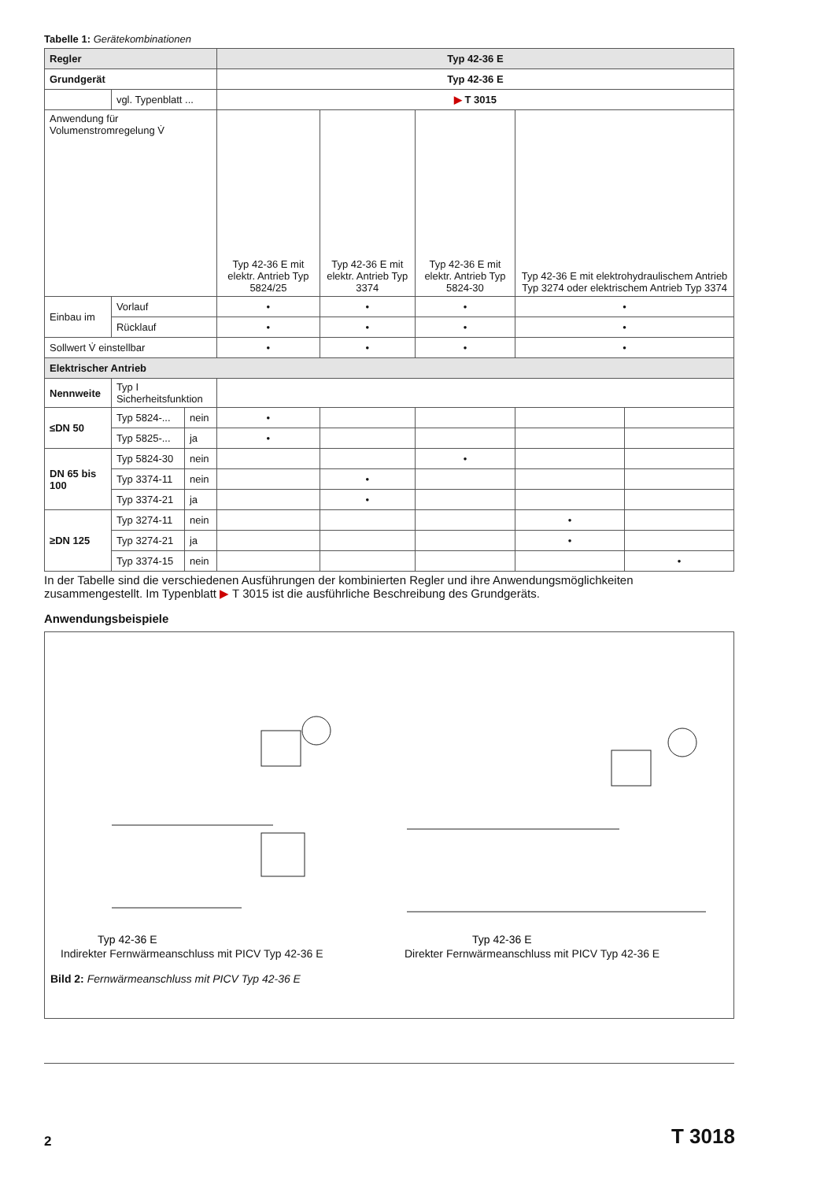Tabelle 1: Gerätekombinationen
| Regler | | | Typ 42-36 E | | | | |
| --- | --- | --- | --- | --- | --- | --- | --- |
| Grundgerät | | | Typ 42-36 E | | | | |
| | vgl. Typenblatt ... | | ▶ T 3015 | | | | |
| Anwendung für Volumenstromregelung V̇ | | | Typ 42-36 E mit elektr. Antrieb Typ 5824/25 | Typ 42-36 E mit elektr. Antrieb Typ 3374 | Typ 42-36 E mit elektr. Antrieb Typ 5824-30 | Typ 42-36 E mit elektrohydraulischem Antrieb Typ 3274 oder elektrischem Antrieb Typ 3374 | |
| Einbau im | Vorlauf | | • | • | • | • | |
| | Rücklauf | | • | • | • | • | |
| Sollwert V̇ einstellbar | | | • | • | • | • | |
| Elektrischer Antrieb | | | | | | | |
| Nennweite | Typ I Sicherheitsfunktion | | | | | | |
| ≤DN 50 | Typ 5824-... | nein | • | | | | |
| | Typ 5825-... | ja | • | | | | |
| DN 65 bis 100 | Typ 5824-30 | nein | | | • | | |
| | Typ 3374-11 | nein | | • | | | |
| | Typ 3374-21 | ja | | • | | | |
| ≥DN 125 | Typ 3274-11 | nein | | | | • | |
| | Typ 3274-21 | ja | | | | • | |
| | Typ 3374-15 | nein | | | | | • |
In der Tabelle sind die verschiedenen Ausführungen der kombinierten Regler und ihre Anwendungsmöglichkeiten zusammengestellt. Im Typenblatt ▶ T 3015 ist die ausführliche Beschreibung des Grundgeräts.
Anwendungsbeispiele
Typ 42-36 E
Typ 42-36 E
Indirekter Fernwärmeanschluss mit PICV Typ 42-36 E Direkter Fernwärmeanschluss mit PICV Typ 42-36 E
Bild 2: Fernwärmeanschluss mit PICV Typ 42-36 E
2 T 3018